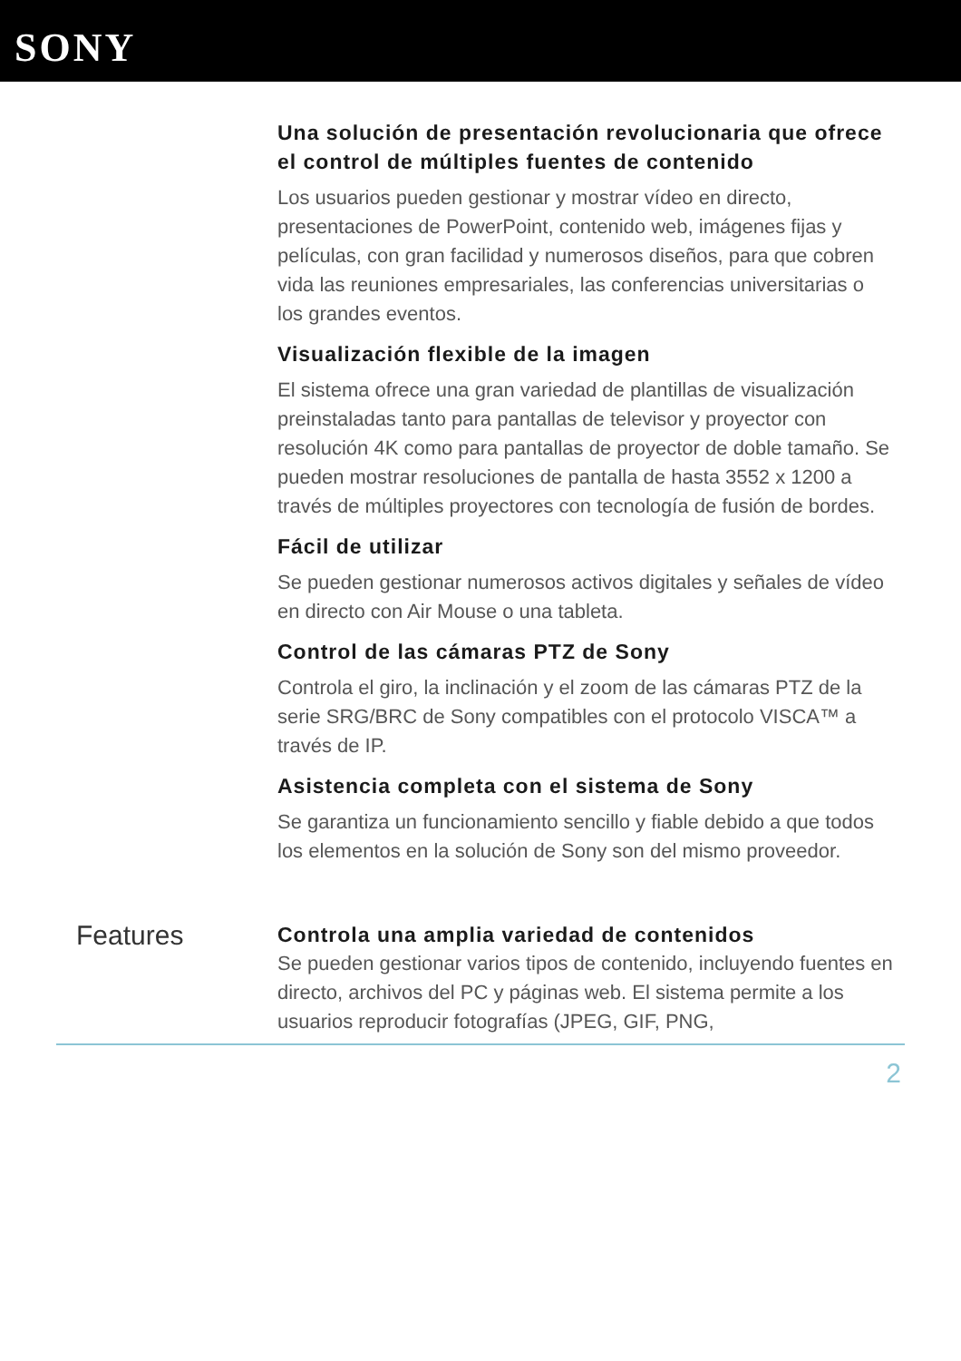SONY
Una solución de presentación revolucionaria que ofrece el control de múltiples fuentes de contenido
Los usuarios pueden gestionar y mostrar vídeo en directo, presentaciones de PowerPoint, contenido web, imágenes fijas y películas, con gran facilidad y numerosos diseños, para que cobren vida las reuniones empresariales, las conferencias universitarias o los grandes eventos.
Visualización flexible de la imagen
El sistema ofrece una gran variedad de plantillas de visualización preinstaladas tanto para pantallas de televisor y proyector con resolución 4K como para pantallas de proyector de doble tamaño. Se pueden mostrar resoluciones de pantalla de hasta 3552 x 1200 a través de múltiples proyectores con tecnología de fusión de bordes.
Fácil de utilizar
Se pueden gestionar numerosos activos digitales y señales de vídeo en directo con Air Mouse o una tableta.
Control de las cámaras PTZ de Sony
Controla el giro, la inclinación y el zoom de las cámaras PTZ de la serie SRG/BRC de Sony compatibles con el protocolo VISCA™ a través de IP.
Asistencia completa con el sistema de Sony
Se garantiza un funcionamiento sencillo y fiable debido a que todos los elementos en la solución de Sony son del mismo proveedor.
Features
Controla una amplia variedad de contenidos
Se pueden gestionar varios tipos de contenido, incluyendo fuentes en directo, archivos del PC y páginas web. El sistema permite a los usuarios reproducir fotografías (JPEG, GIF, PNG,
2